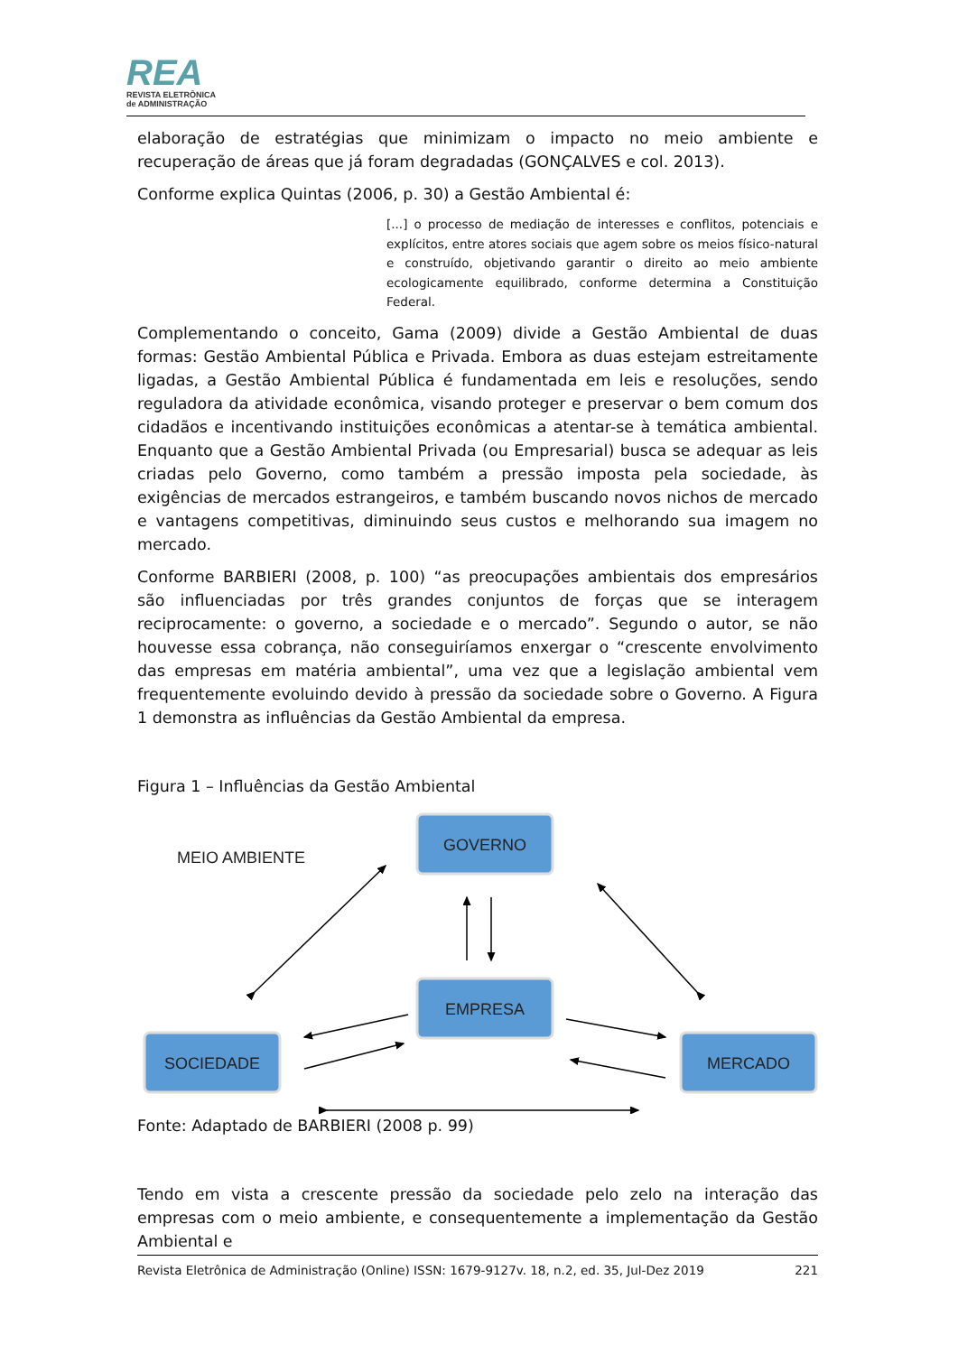REA
REVISTA ELETRÔNICA
de ADMINISTRAÇÃO
elaboração de estratégias que minimizam o impacto no meio ambiente e recuperação de áreas que já foram degradadas (GONÇALVES e col. 2013).
Conforme explica Quintas (2006, p. 30) a Gestão Ambiental é:
[...] o processo de mediação de interesses e conflitos, potenciais e explícitos, entre atores sociais que agem sobre os meios físico-natural e construído, objetivando garantir o direito ao meio ambiente ecologicamente equilibrado, conforme determina a Constituição Federal.
Complementando o conceito, Gama (2009) divide a Gestão Ambiental de duas formas: Gestão Ambiental Pública e Privada. Embora as duas estejam estreitamente ligadas, a Gestão Ambiental Pública é fundamentada em leis e resoluções, sendo reguladora da atividade econômica, visando proteger e preservar o bem comum dos cidadãos e incentivando instituições econômicas a atentar-se à temática ambiental. Enquanto que a Gestão Ambiental Privada (ou Empresarial) busca se adequar as leis criadas pelo Governo, como também a pressão imposta pela sociedade, às exigências de mercados estrangeiros, e também buscando novos nichos de mercado e vantagens competitivas, diminuindo seus custos e melhorando sua imagem no mercado.
Conforme BARBIERI (2008, p. 100) “as preocupações ambientais dos empresários são influenciadas por três grandes conjuntos de forças que se interagem reciprocamente: o governo, a sociedade e o mercado”. Segundo o autor, se não houvesse essa cobrança, não conseguiríamos enxergar o “crescente envolvimento das empresas em matéria ambiental”, uma vez que a legislação ambiental vem frequentemente evoluindo devido à pressão da sociedade sobre o Governo. A Figura 1 demonstra as influências da Gestão Ambiental da empresa.
Figura 1 – Influências da Gestão Ambiental
GOVERNO
EMPRESA
SOCIEDADE
MERCADO
MEIO AMBIENTE
Fonte: Adaptado de BARBIERI (2008 p. 99)
Tendo em vista a crescente pressão da sociedade pelo zelo na interação das empresas com o meio ambiente, e consequentemente a implementação da Gestão Ambiental e
Revista Eletrônica de Administração (Online) ISSN: 1679-9127v. 18, n.2, ed. 35, Jul-Dez 2019 221